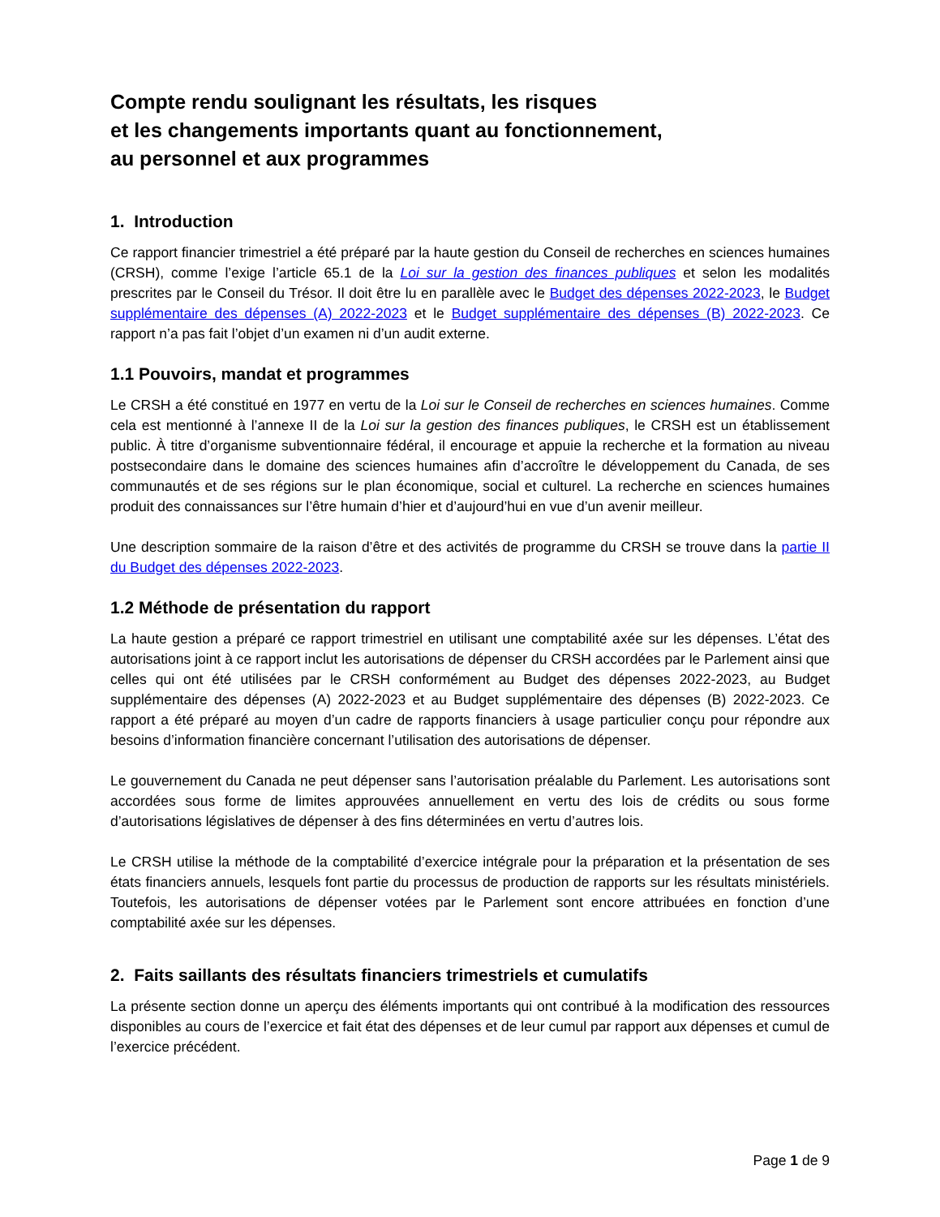Compte rendu soulignant les résultats, les risques
et les changements importants quant au fonctionnement,
au personnel et aux programmes
1. Introduction
Ce rapport financier trimestriel a été préparé par la haute gestion du Conseil de recherches en sciences humaines (CRSH), comme l’exige l’article 65.1 de la Loi sur la gestion des finances publiques et selon les modalités prescrites par le Conseil du Trésor. Il doit être lu en parallèle avec le Budget des dépenses 2022-2023, le Budget supplémentaire des dépenses (A) 2022-2023 et le Budget supplémentaire des dépenses (B) 2022-2023. Ce rapport n’a pas fait l’objet d’un examen ni d’un audit externe.
1.1 Pouvoirs, mandat et programmes
Le CRSH a été constitué en 1977 en vertu de la Loi sur le Conseil de recherches en sciences humaines. Comme cela est mentionné à l’annexe II de la Loi sur la gestion des finances publiques, le CRSH est un établissement public. À titre d’organisme subventionnaire fédéral, il encourage et appuie la recherche et la formation au niveau postsecondaire dans le domaine des sciences humaines afin d’accroître le développement du Canada, de ses communautés et de ses régions sur le plan économique, social et culturel. La recherche en sciences humaines produit des connaissances sur l’être humain d’hier et d’aujourd’hui en vue d’un avenir meilleur.
Une description sommaire de la raison d’être et des activités de programme du CRSH se trouve dans la partie II du Budget des dépenses 2022-2023.
1.2 Méthode de présentation du rapport
La haute gestion a préparé ce rapport trimestriel en utilisant une comptabilité axée sur les dépenses. L’état des autorisations joint à ce rapport inclut les autorisations de dépenser du CRSH accordées par le Parlement ainsi que celles qui ont été utilisées par le CRSH conformément au Budget des dépenses 2022-2023, au Budget supplémentaire des dépenses (A) 2022-2023 et au Budget supplémentaire des dépenses (B) 2022-2023. Ce rapport a été préparé au moyen d’un cadre de rapports financiers à usage particulier conçu pour répondre aux besoins d’information financière concernant l’utilisation des autorisations de dépenser.
Le gouvernement du Canada ne peut dépenser sans l’autorisation préalable du Parlement. Les autorisations sont accordées sous forme de limites approuvées annuellement en vertu des lois de crédits ou sous forme d’autorisations législatives de dépenser à des fins déterminées en vertu d’autres lois.
Le CRSH utilise la méthode de la comptabilité d’exercice intégrale pour la préparation et la présentation de ses états financiers annuels, lesquels font partie du processus de production de rapports sur les résultats ministériels. Toutefois, les autorisations de dépenser votées par le Parlement sont encore attribuées en fonction d’une comptabilité axée sur les dépenses.
2. Faits saillants des résultats financiers trimestriels et cumulatifs
La présente section donne un aperçu des éléments importants qui ont contribué à la modification des ressources disponibles au cours de l’exercice et fait état des dépenses et de leur cumul par rapport aux dépenses et cumul de l’exercice précédent.
Page 1 de 9